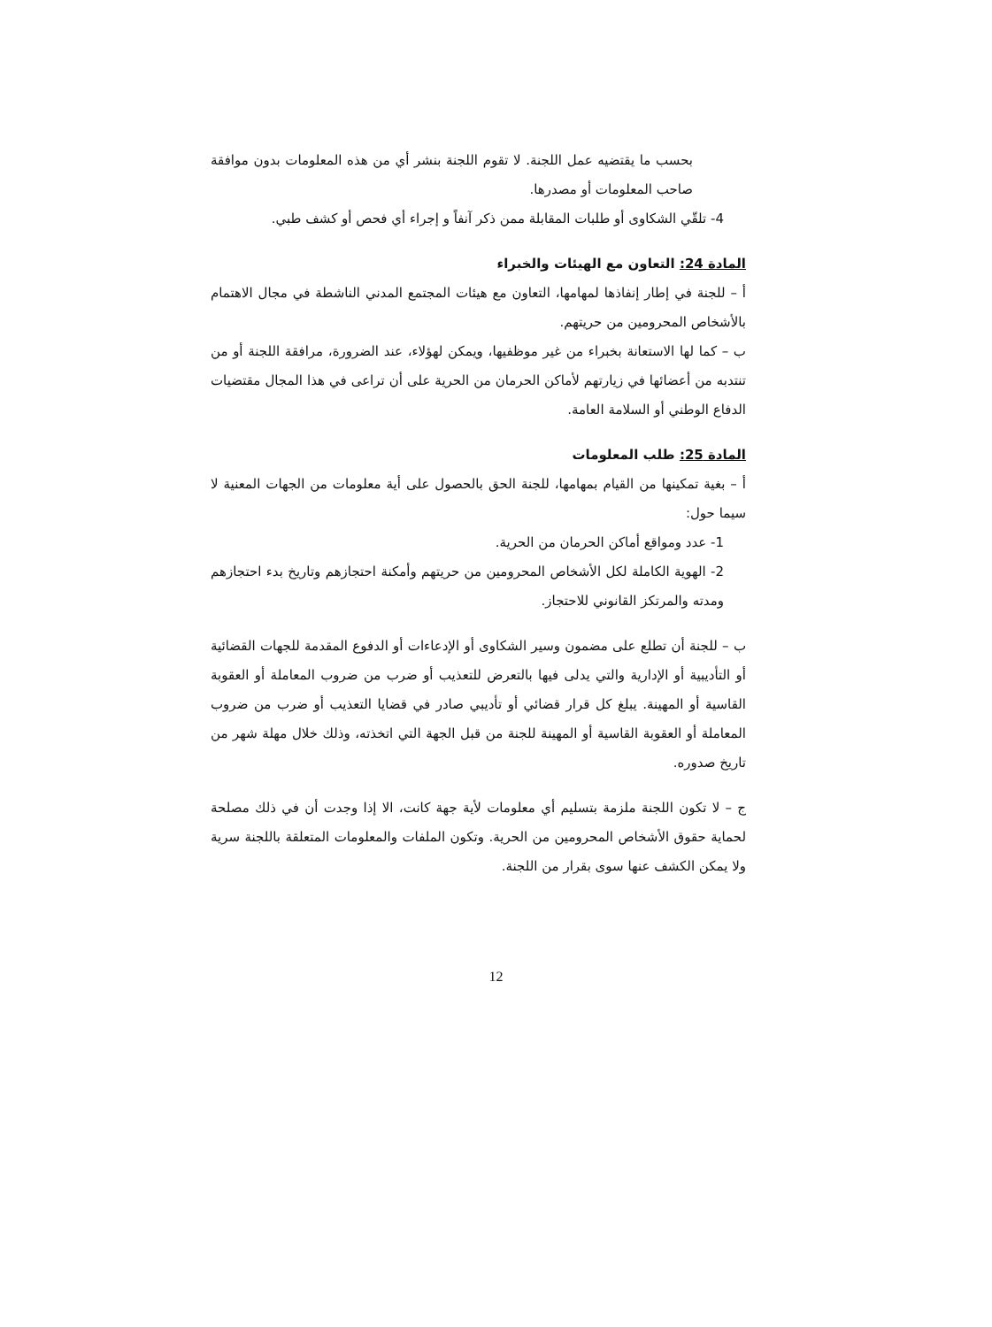بحسب ما يقتضيه عمل اللجنة. لا تقوم اللجنة بنشر أي من هذه المعلومات بدون موافقة صاحب المعلومات أو مصدرها.
4- تلقّي الشكاوى أو طلبات المقابلة ممن ذكر آنفاً و إجراء أي فحص أو كشف طبي.
المادة 24: التعاون مع الهيئات والخبراء
أ – للجنة في إطار إنفاذها لمهامها، التعاون مع هيئات المجتمع المدني الناشطة في مجال الاهتمام بالأشخاص المحرومين من حريتهم.
ب – كما لها الاستعانة بخبراء من غير موظفيها، ويمكن لهؤلاء، عند الضرورة، مرافقة اللجنة أو من تنتدبه من أعضائها في زيارتهم لأماكن الحرمان من الحرية على أن تراعى في هذا المجال مقتضيات الدفاع الوطني أو السلامة العامة.
المادة 25: طلب المعلومات
أ – بغية تمكينها من القيام بمهامها، للجنة الحق بالحصول على أية معلومات من الجهات المعنية لا سيما حول:
1- عدد ومواقع أماكن الحرمان من الحرية.
2- الهوية الكاملة لكل الأشخاص المحرومين من حريتهم وأمكنة احتجازهم وتاريخ بدء احتجازهم ومدته والمرتكز القانوني للاحتجاز.
ب – للجنة أن تطلع على مضمون وسير الشكاوى أو الإدعاءات أو الدفوع المقدمة للجهات القضائية أو التأديبية أو الإدارية والتي يدلى فيها بالتعرض للتعذيب أو ضرب من ضروب المعاملة أو العقوبة القاسية أو المهينة. يبلغ كل قرار قضائي أو تأديبي صادر في قضايا التعذيب أو ضرب من ضروب المعاملة أو العقوبة القاسية أو المهينة للجنة من قبل الجهة التي اتخذته، وذلك خلال مهلة شهر من تاريخ صدوره.
ج – لا تكون اللجنة ملزمة بتسليم أي معلومات لأية جهة كانت، الا إذا وجدت أن في ذلك مصلحة لحماية حقوق الأشخاص المحرومين من الحرية. وتكون الملفات والمعلومات المتعلقة باللجنة سرية ولا يمكن الكشف عنها سوى بقرار من اللجنة.
12